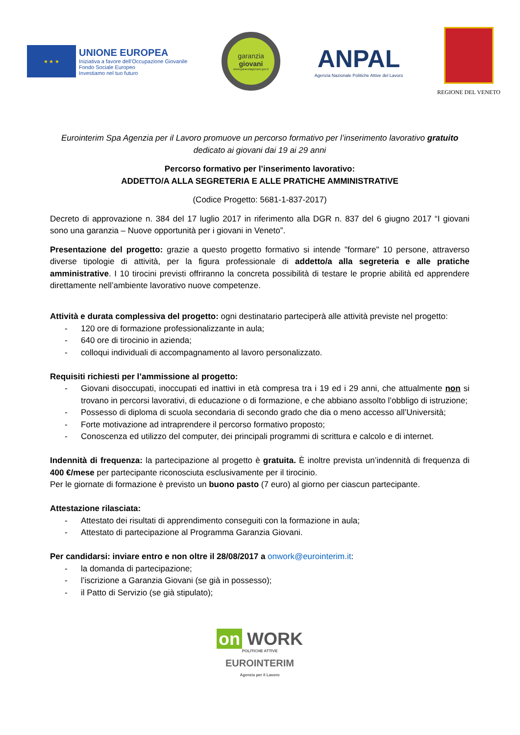★ ★ ★
UNIONE EUROPEA
Iniziativa a favore dell’Occupazione Giovanile
Fondo Sociale Europeo
Investiamo nel tuo futuro
garanzia
giovani
www.garanziagiovani.gov.it
ANPAL
Agenzia Nazionale Politiche Attive del Lavoro
REGIONE DEL VENETO
Eurointerim Spa Agenzia per il Lavoro promuove un percorso formativo per l’inserimento lavorativo gratuito dedicato ai giovani dai 19 ai 29 anni
Percorso formativo per l’inserimento lavorativo:
ADDETTO/A ALLA SEGRETERIA E ALLE PRATICHE AMMINISTRATIVE
(Codice Progetto: 5681-1-837-2017)
Decreto di approvazione n. 384 del 17 luglio 2017 in riferimento alla DGR n. 837 del 6 giugno 2017 “I giovani sono una garanzia – Nuove opportunità per i giovani in Veneto”.
Presentazione del progetto: grazie a questo progetto formativo si intende "formare" 10 persone, attraverso diverse tipologie di attività, per la figura professionale di addetto/a alla segreteria e alle pratiche amministrative. I 10 tirocini previsti offriranno la concreta possibilità di testare le proprie abilità ed apprendere direttamente nell’ambiente lavorativo nuove competenze.
Attività e durata complessiva del progetto: ogni destinatario parteciperà alle attività previste nel progetto:
- 120 ore di formazione professionalizzante in aula;
- 640 ore di tirocinio in azienda;
- colloqui individuali di accompagnamento al lavoro personalizzato.
Requisiti richiesti per l’ammissione al progetto:
- Giovani disoccupati, inoccupati ed inattivi in età compresa tra i 19 ed i 29 anni, che attualmente non si trovano in percorsi lavorativi, di educazione o di formazione, e che abbiano assolto l’obbligo di istruzione;
- Possesso di diploma di scuola secondaria di secondo grado che dia o meno accesso all’Università;
- Forte motivazione ad intraprendere il percorso formativo proposto;
- Conoscenza ed utilizzo del computer, dei principali programmi di scrittura e calcolo e di internet.
Indennità di frequenza: la partecipazione al progetto è gratuita. È inoltre prevista un’indennità di frequenza di 400 €/mese per partecipante riconosciuta esclusivamente per il tirocinio.
Per le giornate di formazione è previsto un buono pasto (7 euro) al giorno per ciascun partecipante.
Attestazione rilasciata:
- Attestato dei risultati di apprendimento conseguiti con la formazione in aula;
- Attestato di partecipazione al Programma Garanzia Giovani.
Per candidarsi: inviare entro e non oltre il 28/08/2017 a onwork@eurointerim.it:
- la domanda di partecipazione;
- l’iscrizione a Garanzia Giovani (se già in possesso);
- il Patto di Servizio (se già stipulato);
on WORK
POLITICHE ATTIVE
EUROINTERIM
Agenzia per il Lavoro